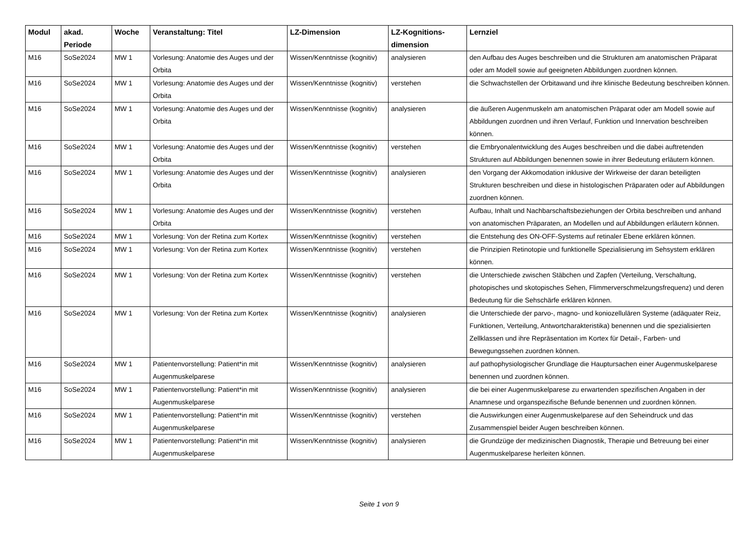| Modul | akad. Periode | Woche | Veranstaltung: Titel | LZ-Dimension | LZ-Kognitions-dimension | Lernziel |
| --- | --- | --- | --- | --- | --- | --- |
| M16 | SoSe2024 | MW 1 | Vorlesung: Anatomie des Auges und der Orbita | Wissen/Kenntnisse (kognitiv) | analysieren | den Aufbau des Auges beschreiben und die Strukturen am anatomischen Präparat oder am Modell sowie auf geeigneten Abbildungen zuordnen können. |
| M16 | SoSe2024 | MW 1 | Vorlesung: Anatomie des Auges und der Orbita | Wissen/Kenntnisse (kognitiv) | verstehen | die Schwachstellen der Orbitawand und ihre klinische Bedeutung beschreiben können. |
| M16 | SoSe2024 | MW 1 | Vorlesung: Anatomie des Auges und der Orbita | Wissen/Kenntnisse (kognitiv) | analysieren | die äußeren Augenmuskeln am anatomischen Präparat oder am Modell sowie auf Abbildungen zuordnen und ihren Verlauf, Funktion und Innervation beschreiben können. |
| M16 | SoSe2024 | MW 1 | Vorlesung: Anatomie des Auges und der Orbita | Wissen/Kenntnisse (kognitiv) | verstehen | die Embryonalentwicklung des Auges beschreiben und die dabei auftretenden Strukturen auf Abbildungen benennen sowie in ihrer Bedeutung erläutern können. |
| M16 | SoSe2024 | MW 1 | Vorlesung: Anatomie des Auges und der Orbita | Wissen/Kenntnisse (kognitiv) | analysieren | den Vorgang der Akkomodation inklusive der Wirkweise der daran beteiligten Strukturen beschreiben und diese in histologischen Präparaten oder auf Abbildungen zuordnen können. |
| M16 | SoSe2024 | MW 1 | Vorlesung: Anatomie des Auges und der Orbita | Wissen/Kenntnisse (kognitiv) | verstehen | Aufbau, Inhalt und Nachbarschaftsbeziehungen der Orbita beschreiben und anhand von anatomischen Präparaten, an Modellen und auf Abbildungen erläutern können. |
| M16 | SoSe2024 | MW 1 | Vorlesung: Von der Retina zum Kortex | Wissen/Kenntnisse (kognitiv) | verstehen | die Entstehung des ON-OFF-Systems auf retinaler Ebene erklären können. |
| M16 | SoSe2024 | MW 1 | Vorlesung: Von der Retina zum Kortex | Wissen/Kenntnisse (kognitiv) | verstehen | die Prinzipien Retinotopie und funktionelle Spezialisierung im Sehsystem erklären können. |
| M16 | SoSe2024 | MW 1 | Vorlesung: Von der Retina zum Kortex | Wissen/Kenntnisse (kognitiv) | verstehen | die Unterschiede zwischen Stäbchen und Zapfen (Verteilung, Verschaltung, photopisches und skotopisches Sehen, Flimmerverschmelzungsfrequenz) und deren Bedeutung für die Sehschärfe erklären können. |
| M16 | SoSe2024 | MW 1 | Vorlesung: Von der Retina zum Kortex | Wissen/Kenntnisse (kognitiv) | analysieren | die Unterschiede der parvo-, magno- und koniozellulären Systeme (adäquater Reiz, Funktionen, Verteilung, Antwortcharakteristika) benennen und die spezialisierten Zellklassen und ihre Repräsentation im Kortex für Detail-, Farben- und Bewegungssehen zuordnen können. |
| M16 | SoSe2024 | MW 1 | Patientenvorstellung: Patient*in mit Augenmuskelparese | Wissen/Kenntnisse (kognitiv) | analysieren | auf pathophysiologischer Grundlage die Hauptursachen einer Augenmuskelparese benennen und zuordnen können. |
| M16 | SoSe2024 | MW 1 | Patientenvorstellung: Patient*in mit Augenmuskelparese | Wissen/Kenntnisse (kognitiv) | analysieren | die bei einer Augenmuskelparese zu erwartenden spezifischen Angaben in der Anamnese und organspezifische Befunde benennen und zuordnen können. |
| M16 | SoSe2024 | MW 1 | Patientenvorstellung: Patient*in mit Augenmuskelparese | Wissen/Kenntnisse (kognitiv) | verstehen | die Auswirkungen einer Augenmuskelparese auf den Seheindruck und das Zusammenspiel beider Augen beschreiben können. |
| M16 | SoSe2024 | MW 1 | Patientenvorstellung: Patient*in mit Augenmuskelparese | Wissen/Kenntnisse (kognitiv) | analysieren | die Grundzüge der medizinischen Diagnostik, Therapie und Betreuung bei einer Augenmuskelparese herleiten können. |
Seite 1 von 9